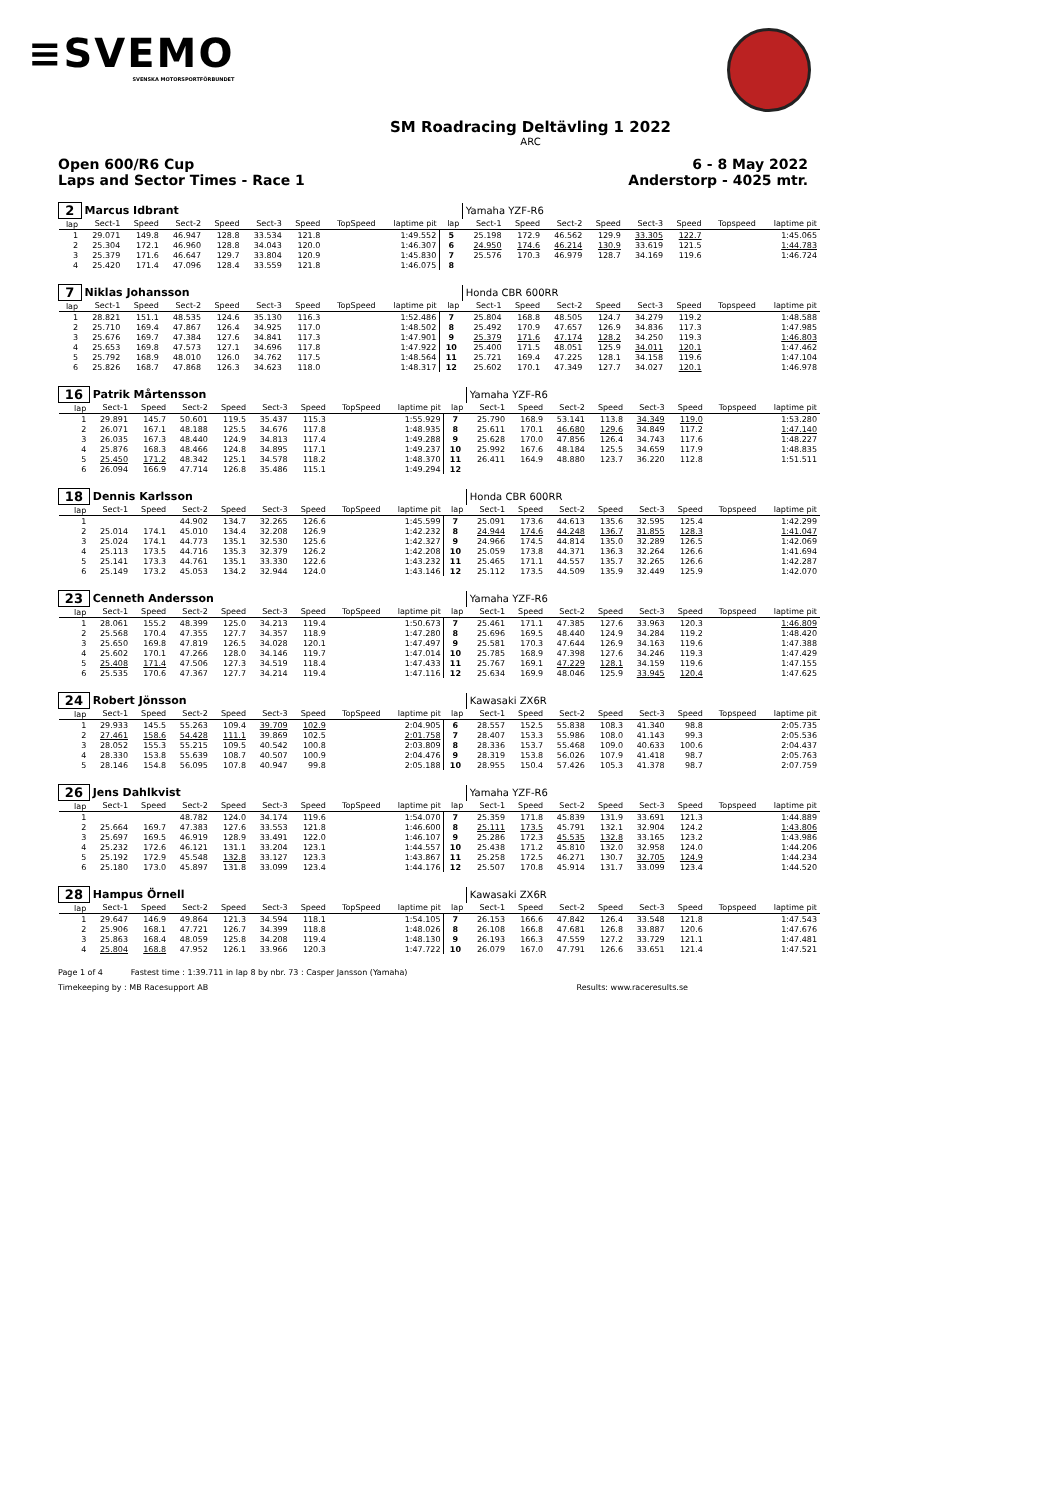≡SVEMO
SVENSKA MOTORSPORTFÖRBUNDET
SM Roadracing Deltävling 1 2022
ARC
Open 600/R6 Cup 6 - 8 May 2022
Laps and Sector Times - Race 1 Anderstorp - 4025 mtr.
| 2 | Marcus Idbrant | | | | | | | | | Yamaha YZF-R6 | | | | | | | |
| lap | Sect-1 | Speed | Sect-2 | Speed | Sect-3 | Speed | TopSpeed | laptime pit | lap | Sect-1 | Speed | Sect-2 | Speed | Sect-3 | Speed | Topspeed | laptime pit |
| 1 | 29.071 | 149.8 | 46.947 | 128.8 | 33.534 | 121.8 | | 1:49.552 | 5 | 25.198 | 172.9 | 46.562 | 129.9 | 33.305 | 122.7 | | 1:45.065 |
| 2 | 25.304 | 172.1 | 46.960 | 128.8 | 34.043 | 120.0 | | 1:46.307 | 6 | 24.950 | 174.6 | 46.214 | 130.9 | 33.619 | 121.5 | | 1:44.783 |
| 3 | 25.379 | 171.6 | 46.647 | 129.7 | 33.804 | 120.9 | | 1:45.830 | 7 | 25.576 | 170.3 | 46.979 | 128.7 | 34.169 | 119.6 | | 1:46.724 |
| 4 | 25.420 | 171.4 | 47.096 | 128.4 | 33.559 | 121.8 | | 1:46.075 | 8 | | | | | | | | |
| 7 | Niklas Johansson | | | | | | | | | Honda CBR 600RR | | | | | | | |
| lap | Sect-1 | Speed | Sect-2 | Speed | Sect-3 | Speed | TopSpeed | laptime pit | lap | Sect-1 | Speed | Sect-2 | Speed | Sect-3 | Speed | Topspeed | laptime pit |
| 1 | 28.821 | 151.1 | 48.535 | 124.6 | 35.130 | 116.3 | | 1:52.486 | 7 | 25.804 | 168.8 | 48.505 | 124.7 | 34.279 | 119.2 | | 1:48.588 |
| 2 | 25.710 | 169.4 | 47.867 | 126.4 | 34.925 | 117.0 | | 1:48.502 | 8 | 25.492 | 170.9 | 47.657 | 126.9 | 34.836 | 117.3 | | 1:47.985 |
| 3 | 25.676 | 169.7 | 47.384 | 127.6 | 34.841 | 117.3 | | 1:47.901 | 9 | 25.379 | 171.6 | 47.174 | 128.2 | 34.250 | 119.3 | | 1:46.803 |
| 4 | 25.653 | 169.8 | 47.573 | 127.1 | 34.696 | 117.8 | | 1:47.922 | 10 | 25.400 | 171.5 | 48.051 | 125.9 | 34.011 | 120.1 | | 1:47.462 |
| 5 | 25.792 | 168.9 | 48.010 | 126.0 | 34.762 | 117.5 | | 1:48.564 | 11 | 25.721 | 169.4 | 47.225 | 128.1 | 34.158 | 119.6 | | 1:47.104 |
| 6 | 25.826 | 168.7 | 47.868 | 126.3 | 34.623 | 118.0 | | 1:48.317 | 12 | 25.602 | 170.1 | 47.349 | 127.7 | 34.027 | 120.1 | | 1:46.978 |
| 16 | Patrik Mårtensson | | | | | | | | | Yamaha YZF-R6 | | | | | | | |
| lap | Sect-1 | Speed | Sect-2 | Speed | Sect-3 | Speed | TopSpeed | laptime pit | lap | Sect-1 | Speed | Sect-2 | Speed | Sect-3 | Speed | Topspeed | laptime pit |
| 1 | 29.891 | 145.7 | 50.601 | 119.5 | 35.437 | 115.3 | | 1:55.929 | 7 | 25.790 | 168.9 | 53.141 | 113.8 | 34.349 | 119.0 | | 1:53.280 |
| 2 | 26.071 | 167.1 | 48.188 | 125.5 | 34.676 | 117.8 | | 1:48.935 | 8 | 25.611 | 170.1 | 46.680 | 129.6 | 34.849 | 117.2 | | 1:47.140 |
| 3 | 26.035 | 167.3 | 48.440 | 124.9 | 34.813 | 117.4 | | 1:49.288 | 9 | 25.628 | 170.0 | 47.856 | 126.4 | 34.743 | 117.6 | | 1:48.227 |
| 4 | 25.876 | 168.3 | 48.466 | 124.8 | 34.895 | 117.1 | | 1:49.237 | 10 | 25.992 | 167.6 | 48.184 | 125.5 | 34.659 | 117.9 | | 1:48.835 |
| 5 | 25.450 | 171.2 | 48.342 | 125.1 | 34.578 | 118.2 | | 1:48.370 | 11 | 26.411 | 164.9 | 48.880 | 123.7 | 36.220 | 112.8 | | 1:51.511 |
| 6 | 26.094 | 166.9 | 47.714 | 126.8 | 35.486 | 115.1 | | 1:49.294 | 12 | | | | | | | | |
| 18 | Dennis Karlsson | | | | | | | | | Honda CBR 600RR | | | | | | | |
| lap | Sect-1 | Speed | Sect-2 | Speed | Sect-3 | Speed | TopSpeed | laptime pit | lap | Sect-1 | Speed | Sect-2 | Speed | Sect-3 | Speed | Topspeed | laptime pit |
| 1 | | | 44.902 | 134.7 | 32.265 | 126.6 | | 1:45.599 | 7 | 25.091 | 173.6 | 44.613 | 135.6 | 32.595 | 125.4 | | 1:42.299 |
| 2 | 25.014 | 174.1 | 45.010 | 134.4 | 32.208 | 126.9 | | 1:42.232 | 8 | 24.944 | 174.6 | 44.248 | 136.7 | 31.855 | 128.3 | | 1:41.047 |
| 3 | 25.024 | 174.1 | 44.773 | 135.1 | 32.530 | 125.6 | | 1:42.327 | 9 | 24.966 | 174.5 | 44.814 | 135.0 | 32.289 | 126.5 | | 1:42.069 |
| 4 | 25.113 | 173.5 | 44.716 | 135.3 | 32.379 | 126.2 | | 1:42.208 | 10 | 25.059 | 173.8 | 44.371 | 136.3 | 32.264 | 126.6 | | 1:41.694 |
| 5 | 25.141 | 173.3 | 44.761 | 135.1 | 33.330 | 122.6 | | 1:43.232 | 11 | 25.465 | 171.1 | 44.557 | 135.7 | 32.265 | 126.6 | | 1:42.287 |
| 6 | 25.149 | 173.2 | 45.053 | 134.2 | 32.944 | 124.0 | | 1:43.146 | 12 | 25.112 | 173.5 | 44.509 | 135.9 | 32.449 | 125.9 | | 1:42.070 |
| 23 | Cenneth Andersson | | | | | | | | | Yamaha YZF-R6 | | | | | | | |
| lap | Sect-1 | Speed | Sect-2 | Speed | Sect-3 | Speed | TopSpeed | laptime pit | lap | Sect-1 | Speed | Sect-2 | Speed | Sect-3 | Speed | Topspeed | laptime pit |
| 1 | 28.061 | 155.2 | 48.399 | 125.0 | 34.213 | 119.4 | | 1:50.673 | 7 | 25.461 | 171.1 | 47.385 | 127.6 | 33.963 | 120.3 | | 1:46.809 |
| 2 | 25.568 | 170.4 | 47.355 | 127.7 | 34.357 | 118.9 | | 1:47.280 | 8 | 25.696 | 169.5 | 48.440 | 124.9 | 34.284 | 119.2 | | 1:48.420 |
| 3 | 25.650 | 169.8 | 47.819 | 126.5 | 34.028 | 120.1 | | 1:47.497 | 9 | 25.581 | 170.3 | 47.644 | 126.9 | 34.163 | 119.6 | | 1:47.388 |
| 4 | 25.602 | 170.1 | 47.266 | 128.0 | 34.146 | 119.7 | | 1:47.014 | 10 | 25.785 | 168.9 | 47.398 | 127.6 | 34.246 | 119.3 | | 1:47.429 |
| 5 | 25.408 | 171.4 | 47.506 | 127.3 | 34.519 | 118.4 | | 1:47.433 | 11 | 25.767 | 169.1 | 47.229 | 128.1 | 34.159 | 119.6 | | 1:47.155 |
| 6 | 25.535 | 170.6 | 47.367 | 127.7 | 34.214 | 119.4 | | 1:47.116 | 12 | 25.634 | 169.9 | 48.046 | 125.9 | 33.945 | 120.4 | | 1:47.625 |
| 24 | Robert Jönsson | | | | | | | | | Kawasaki ZX6R | | | | | | | |
| lap | Sect-1 | Speed | Sect-2 | Speed | Sect-3 | Speed | TopSpeed | laptime pit | lap | Sect-1 | Speed | Sect-2 | Speed | Sect-3 | Speed | Topspeed | laptime pit |
| 1 | 29.933 | 145.5 | 55.263 | 109.4 | 39.709 | 102.9 | | 2:04.905 | 6 | 28.557 | 152.5 | 55.838 | 108.3 | 41.340 | 98.8 | | 2:05.735 |
| 2 | 27.461 | 158.6 | 54.428 | 111.1 | 39.869 | 102.5 | | 2:01.758 | 7 | 28.407 | 153.3 | 55.986 | 108.0 | 41.143 | 99.3 | | 2:05.536 |
| 3 | 28.052 | 155.3 | 55.215 | 109.5 | 40.542 | 100.8 | | 2:03.809 | 8 | 28.336 | 153.7 | 55.468 | 109.0 | 40.633 | 100.6 | | 2:04.437 |
| 4 | 28.330 | 153.8 | 55.639 | 108.7 | 40.507 | 100.9 | | 2:04.476 | 9 | 28.319 | 153.8 | 56.026 | 107.9 | 41.418 | 98.7 | | 2:05.763 |
| 5 | 28.146 | 154.8 | 56.095 | 107.8 | 40.947 | 99.8 | | 2:05.188 | 10 | 28.955 | 150.4 | 57.426 | 105.3 | 41.378 | 98.7 | | 2:07.759 |
| 26 | Jens Dahlkvist | | | | | | | | | Yamaha YZF-R6 | | | | | | | |
| lap | Sect-1 | Speed | Sect-2 | Speed | Sect-3 | Speed | TopSpeed | laptime pit | lap | Sect-1 | Speed | Sect-2 | Speed | Sect-3 | Speed | Topspeed | laptime pit |
| 1 | | | 48.782 | 124.0 | 34.174 | 119.6 | | 1:54.070 | 7 | 25.359 | 171.8 | 45.839 | 131.9 | 33.691 | 121.3 | | 1:44.889 |
| 2 | 25.664 | 169.7 | 47.383 | 127.6 | 33.553 | 121.8 | | 1:46.600 | 8 | 25.111 | 173.5 | 45.791 | 132.1 | 32.904 | 124.2 | | 1:43.806 |
| 3 | 25.697 | 169.5 | 46.919 | 128.9 | 33.491 | 122.0 | | 1:46.107 | 9 | 25.286 | 172.3 | 45.535 | 132.8 | 33.165 | 123.2 | | 1:43.986 |
| 4 | 25.232 | 172.6 | 46.121 | 131.1 | 33.204 | 123.1 | | 1:44.557 | 10 | 25.438 | 171.2 | 45.810 | 132.0 | 32.958 | 124.0 | | 1:44.206 |
| 5 | 25.192 | 172.9 | 45.548 | 132.8 | 33.127 | 123.3 | | 1:43.867 | 11 | 25.258 | 172.5 | 46.271 | 130.7 | 32.705 | 124.9 | | 1:44.234 |
| 6 | 25.180 | 173.0 | 45.897 | 131.8 | 33.099 | 123.4 | | 1:44.176 | 12 | 25.507 | 170.8 | 45.914 | 131.7 | 33.099 | 123.4 | | 1:44.520 |
| 28 | Hampus Örnell | | | | | | | | | Kawasaki ZX6R | | | | | | | |
| lap | Sect-1 | Speed | Sect-2 | Speed | Sect-3 | Speed | TopSpeed | laptime pit | lap | Sect-1 | Speed | Sect-2 | Speed | Sect-3 | Speed | Topspeed | laptime pit |
| 1 | 29.647 | 146.9 | 49.864 | 121.3 | 34.594 | 118.1 | | 1:54.105 | 7 | 26.153 | 166.6 | 47.842 | 126.4 | 33.548 | 121.8 | | 1:47.543 |
| 2 | 25.906 | 168.1 | 47.721 | 126.7 | 34.399 | 118.8 | | 1:48.026 | 8 | 26.108 | 166.8 | 47.681 | 126.8 | 33.887 | 120.6 | | 1:47.676 |
| 3 | 25.863 | 168.4 | 48.059 | 125.8 | 34.208 | 119.4 | | 1:48.130 | 9 | 26.193 | 166.3 | 47.559 | 127.2 | 33.729 | 121.1 | | 1:47.481 |
| 4 | 25.804 | 168.8 | 47.952 | 126.1 | 33.966 | 120.3 | | 1:47.722 | 10 | 26.079 | 167.0 | 47.791 | 126.6 | 33.651 | 121.4 | | 1:47.521 |
Page 1 of 4 Fastest time : 1:39.711 in lap 8 by nbr. 73 : Casper Jansson (Yamaha)
Timekeeping by : MB Racesupport AB Results: www.raceresults.se